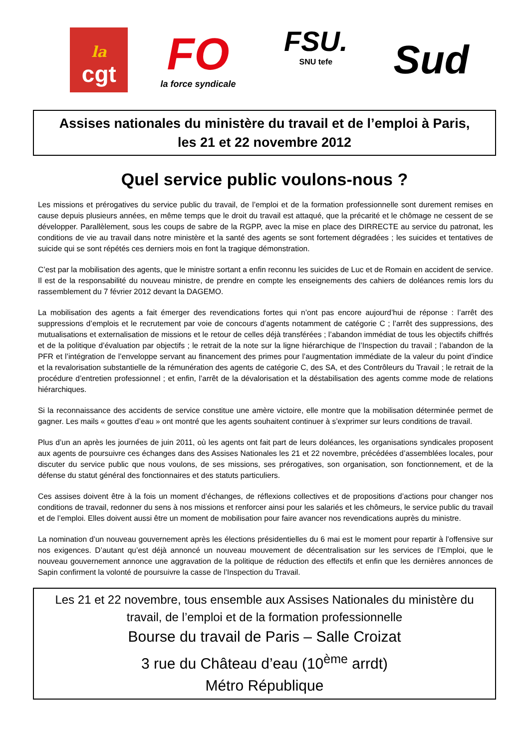la
cgt
FO
la force syndicale
FSU.
SNU tefe
Sud
Assises nationales du ministère du travail et de l’emploi à Paris,
les 21 et 22 novembre 2012
Quel service public voulons-nous ?
Les missions et prérogatives du service public du travail, de l’emploi et de la formation professionnelle sont durement remises en cause depuis plusieurs années, en même temps que le droit du travail est attaqué, que la précarité et le chômage ne cessent de se développer. Parallèlement, sous les coups de sabre de la RGPP, avec la mise en place des DIRRECTE au service du patronat, les conditions de vie au travail dans notre ministère et la santé des agents se sont fortement dégradées ; les suicides et tentatives de suicide qui se sont répétés ces derniers mois en font la tragique démonstration.
C’est par la mobilisation des agents, que le ministre sortant a enfin reconnu les suicides de Luc et de Romain en accident de service. Il est de la responsabilité du nouveau ministre, de prendre en compte les enseignements des cahiers de doléances remis lors du rassemblement du 7 février 2012 devant la DAGEMO.
La mobilisation des agents a fait émerger des revendications fortes qui n’ont pas encore aujourd’hui de réponse : l’arrêt des suppressions d’emplois et le recrutement par voie de concours d’agents notamment de catégorie C ; l’arrêt des suppressions, des mutualisations et externalisation de missions et le retour de celles déjà transférées ; l’abandon immédiat de tous les objectifs chiffrés et de la politique d’évaluation par objectifs ; le retrait de la note sur la ligne hiérarchique de l’Inspection du travail ; l’abandon de la PFR et l’intégration de l’enveloppe servant au financement des primes pour l’augmentation immédiate de la valeur du point d’indice et la revalorisation substantielle de la rémunération des agents de catégorie C, des SA, et des Contrôleurs du Travail ; le retrait de la procédure d’entretien professionnel ; et enfin, l’arrêt de la dévalorisation et la déstabilisation des agents comme mode de relations hiérarchiques.
Si la reconnaissance des accidents de service constitue une amère victoire, elle montre que la mobilisation déterminée permet de gagner. Les mails « gouttes d’eau » ont montré que les agents souhaitent continuer à s’exprimer sur leurs conditions de travail.
Plus d’un an après les journées de juin 2011, où les agents ont fait part de leurs doléances, les organisations syndicales proposent aux agents de poursuivre ces échanges dans des Assises Nationales les 21 et 22 novembre, précédées d’assemblées locales, pour discuter du service public que nous voulons, de ses missions, ses prérogatives, son organisation, son fonctionnement, et de la défense du statut général des fonctionnaires et des statuts particuliers.
Ces assises doivent être à la fois un moment d’échanges, de réflexions collectives et de propositions d’actions pour changer nos conditions de travail, redonner du sens à nos missions et renforcer ainsi pour les salariés et les chômeurs, le service public du travail et de l’emploi. Elles doivent aussi être un moment de mobilisation pour faire avancer nos revendications auprès du ministre.
La nomination d’un nouveau gouvernement après les élections présidentielles du 6 mai est le moment pour repartir à l’offensive sur nos exigences. D’autant qu’est déjà annoncé un nouveau mouvement de décentralisation sur les services de l’Emploi, que le nouveau gouvernement annonce une aggravation de la politique de réduction des effectifs et enfin que les dernières annonces de Sapin confirment la volonté de poursuivre la casse de l’Inspection du Travail.
Les 21 et 22 novembre, tous ensemble aux Assises Nationales du ministère du travail, de l’emploi et de la formation professionnelle
Bourse du travail de Paris – Salle Croizat
3 rue du Château d’eau (10<sup>ème</sup> arrdt)
Métro République